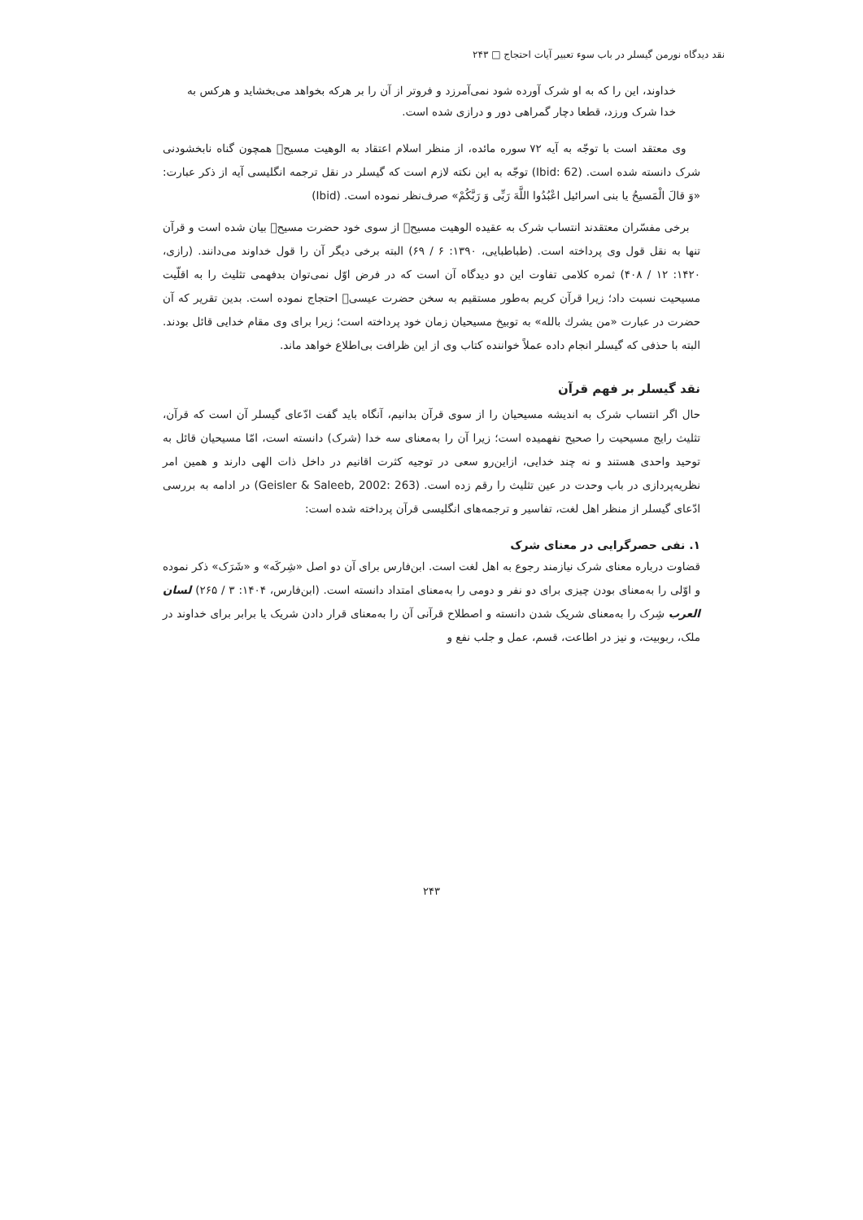نقد دیدگاه نورمن گیسلر در باب سوء تعبیر آیات احتجاج □ ۲۴۳
خداوند، این را که به او شرک آورده شود نمی‌آمرزد و فروتر از آن را بر هرکه بخواهد می‌بخشاید و هرکس به خدا شرک ورزد، قطعا دچار گمراهی دور و درازی شده است.
وی معتقد است با توجّه به آیه ۷۲ سوره مائده، از منظر اسلام اعتقاد به الوهیت مسیح﷤ همچون گناه نابخشودنی شرک دانسته شده است. (Ibid: 62) توجّه به این نکته لازم است که گیسلر در نقل ترجمه انگلیسی آیه از ذکر عبارت: «وَ قالَ الْمَسیحُ یا بنی اسرائیل اعْبُدُوا اللَّهَ رَبِّی وَ رَبَّکُمْ» صرف‌نظر نموده است. (Ibid)
برخی مفسّران معتقدند انتساب شرک به عقیده الوهیت مسیح﷤ از سوی خود حضرت مسیح﷤ بیان شده است و قرآن تنها به نقل قول وی پرداخته است. (طباطبایی، ۱۳۹۰: ۶ / ۶۹) البته برخی دیگر آن را قول خداوند می‌دانند. (رازی، ۱۴۲۰: ۱۲ / ۴۰۸) ثمره کلامی تفاوت این دو دیدگاه آن است که در فرض اوّل نمی‌توان بدفهمی تثلیث را به اقلّیت مسیحیت نسبت داد؛ زیرا قرآن کریم به‌طور مستقیم به سخن حضرت عیسی﷤ احتجاج نموده است. بدین تقریر که آن حضرت در عبارت «من یشرك بالله» به توبیخ مسیحیان زمان خود پرداخته است؛ زیرا برای وی مقام خدایی قائل بودند. البته با حذفی که گیسلر انجام داده عملاً خواننده کتاب وی از این ظرافت بی‌اطلاع خواهد ماند.
نقد گیسلر بر فهم قرآن
حال اگر انتساب شرک به اندیشه مسیحیان را از سوی قرآن بدانیم، آنگاه باید گفت ادّعای گیسلر آن است که قرآن، تثلیث رایج مسیحیت را صحیح نفهمیده است؛ زیرا آن را به‌معنای سه خدا (شرک) دانسته است، امّا مسیحیان قائل به توحید واحدی هستند و نه چند خدایی، ازاین‌رو سعی در توجیه کثرت اقانیم در داخل ذات الهی دارند و همین امر نظریه‌پردازی در باب وحدت در عین تثلیث را رقم زده است. (Geisler & Saleeb, 2002: 263) در ادامه به بررسی ادّعای گیسلر از منظر اهل لغت، تفاسیر و ترجمه‌های انگلیسی قرآن پرداخته شده است:
۱. نفی حصرگرایی در معنای شرک
قضاوت درباره معنای شرک نیازمند رجوع به اهل لغت است. ابن‌فارس برای آن دو اصل «شِرکَه» و «شَرَک» ذکر نموده و اوّلی را به‌معنای بودن چیزی برای دو نفر و دومی را به‌معنای امتداد دانسته است. (ابن‌فارس، ۱۴۰۴: ۳ / ۲۶۵) لسان العرب شِرک را به‌معنای شریک شدن دانسته و اصطلاح قرآنی آن را به‌معنای قرار دادن شریک یا برابر برای خداوند در ملک، ربوبیت، و نیز در اطاعت، قسم، عمل و جلب نفع و
۲۴۳